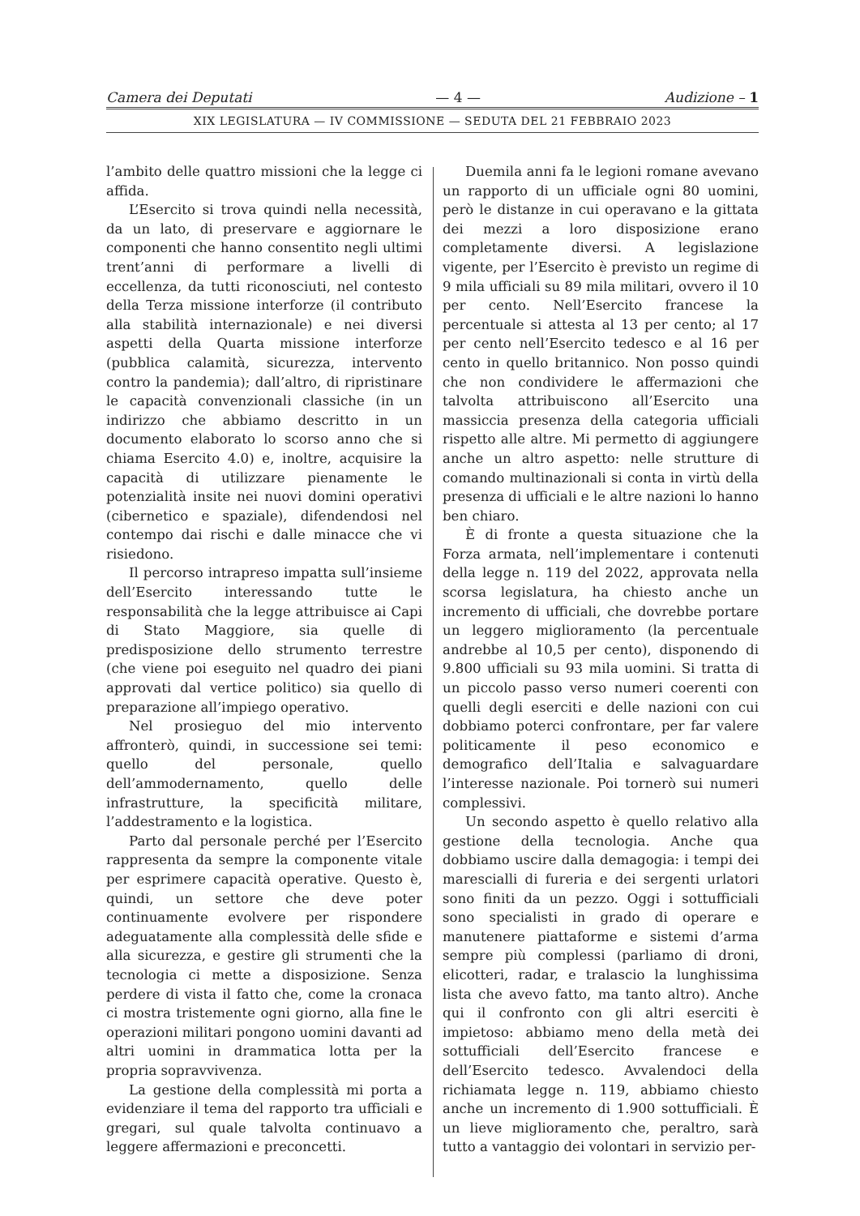Camera dei Deputati — 4 — Audizione – 1
XIX LEGISLATURA — IV COMMISSIONE — SEDUTA DEL 21 FEBBRAIO 2023
l’ambito delle quattro missioni che la legge ci affida.
L’Esercito si trova quindi nella necessità, da un lato, di preservare e aggiornare le componenti che hanno consentito negli ultimi trent’anni di performare a livelli di eccellenza, da tutti riconosciuti, nel contesto della Terza missione interforze (il contributo alla stabilità internazionale) e nei diversi aspetti della Quarta missione interforze (pubblica calamità, sicurezza, intervento contro la pandemia); dall’altro, di ripristinare le capacità convenzionali classiche (in un indirizzo che abbiamo descritto in un documento elaborato lo scorso anno che si chiama Esercito 4.0) e, inoltre, acquisire la capacità di utilizzare pienamente le potenzialità insite nei nuovi domini operativi (cibernetico e spaziale), difendendosi nel contempo dai rischi e dalle minacce che vi risiedono.
Il percorso intrapreso impatta sull’insieme dell’Esercito interessando tutte le responsabilità che la legge attribuisce ai Capi di Stato Maggiore, sia quelle di predisposizione dello strumento terrestre (che viene poi eseguito nel quadro dei piani approvati dal vertice politico) sia quello di preparazione all’impiego operativo.
Nel prosieguo del mio intervento affronterò, quindi, in successione sei temi: quello del personale, quello dell’ammodernamento, quello delle infrastrutture, la specificità militare, l’addestramento e la logistica.
Parto dal personale perché per l’Esercito rappresenta da sempre la componente vitale per esprimere capacità operative. Questo è, quindi, un settore che deve poter continuamente evolvere per rispondere adeguatamente alla complessità delle sfide e alla sicurezza, e gestire gli strumenti che la tecnologia ci mette a disposizione. Senza perdere di vista il fatto che, come la cronaca ci mostra tristemente ogni giorno, alla fine le operazioni militari pongono uomini davanti ad altri uomini in drammatica lotta per la propria sopravvivenza.
La gestione della complessità mi porta a evidenziare il tema del rapporto tra ufficiali e gregari, sul quale talvolta continuavo a leggere affermazioni e preconcetti.
Duemila anni fa le legioni romane avevano un rapporto di un ufficiale ogni 80 uomini, però le distanze in cui operavano e la gittata dei mezzi a loro disposizione erano completamente diversi. A legislazione vigente, per l’Esercito è previsto un regime di 9 mila ufficiali su 89 mila militari, ovvero il 10 per cento. Nell’Esercito francese la percentuale si attesta al 13 per cento; al 17 per cento nell’Esercito tedesco e al 16 per cento in quello britannico. Non posso quindi che non condividere le affermazioni che talvolta attribuiscono all’Esercito una massiccia presenza della categoria ufficiali rispetto alle altre. Mi permetto di aggiungere anche un altro aspetto: nelle strutture di comando multinazionali si conta in virtù della presenza di ufficiali e le altre nazioni lo hanno ben chiaro.
È di fronte a questa situazione che la Forza armata, nell’implementare i contenuti della legge n. 119 del 2022, approvata nella scorsa legislatura, ha chiesto anche un incremento di ufficiali, che dovrebbe portare un leggero miglioramento (la percentuale andrebbe al 10,5 per cento), disponendo di 9.800 ufficiali su 93 mila uomini. Si tratta di un piccolo passo verso numeri coerenti con quelli degli eserciti e delle nazioni con cui dobbiamo poterci confrontare, per far valere politicamente il peso economico e demografico dell’Italia e salvaguardare l’interesse nazionale. Poi tornerò sui numeri complessivi.
Un secondo aspetto è quello relativo alla gestione della tecnologia. Anche qua dobbiamo uscire dalla demagogia: i tempi dei marescialli di fureria e dei sergenti urlatori sono finiti da un pezzo. Oggi i sottufficiali sono specialisti in grado di operare e manutenere piattaforme e sistemi d’arma sempre più complessi (parliamo di droni, elicotteri, radar, e tralascio la lunghissima lista che avevo fatto, ma tanto altro). Anche qui il confronto con gli altri eserciti è impietoso: abbiamo meno della metà dei sottufficiali dell’Esercito francese e dell’Esercito tedesco. Avvalendoci della richiamata legge n. 119, abbiamo chiesto anche un incremento di 1.900 sottufficiali. È un lieve miglioramento che, peraltro, sarà tutto a vantaggio dei volontari in servizio per-